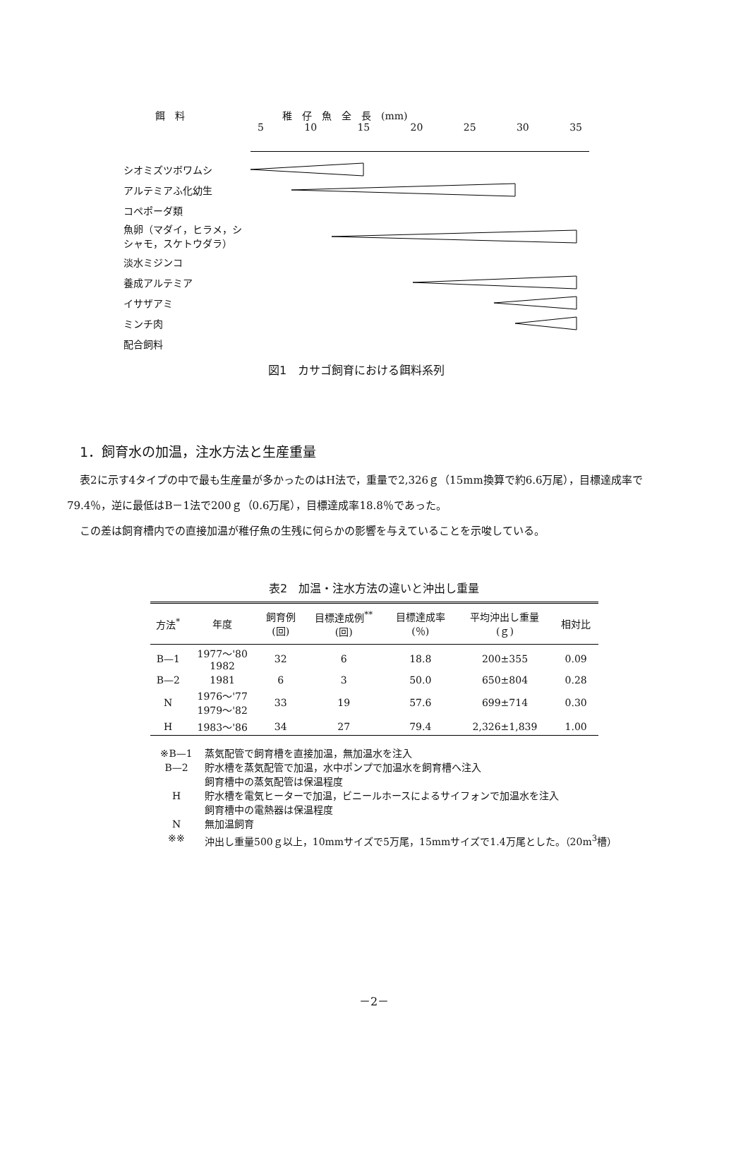餌　料 稚　仔　魚　全　長　(mm)
5 10 15 20 25 30 35
シオミズツボワムシ
アルテミアふ化幼生
コペポーダ類
魚卵（マダイ，ヒラメ，シシャモ，スケトウダラ）
淡水ミジンコ
養成アルテミア
イサザアミ
ミンチ肉
配合飼料
図1　カサゴ飼育における餌料系列
1．飼育水の加温，注水方法と生産重量
表2に示す4タイプの中で最も生産量が多かったのはH法で，重量で2,326ｇ（15mm換算で約6.6万尾），目標達成率で79.4％，逆に最低はB－1法で200ｇ（0.6万尾），目標達成率18.8％であった。
この差は飼育槽内での直接加温が稚仔魚の生残に何らかの影響を与えていることを示唆している。
表2　加温・注水方法の違いと沖出し重量
| 方法<sup>*</sup> | 年度 | 飼育例 (回) | 目標達成例<sup>**</sup> (回) | 目標達成率 (％) | 平均沖出し重量 (ｇ) | 相対比 |
| --- | --- | --- | --- | --- | --- | --- |
| B—1 | 1977～'80 1982 | 32 | 6 | 18.8 | 200±355 | 0.09 |
| B—2 | 1981 | 6 | 3 | 50.0 | 650±804 | 0.28 |
| N | 1976～'77 1979～'82 | 33 | 19 | 57.6 | 699±714 | 0.30 |
| H | 1983～'86 | 34 | 27 | 79.4 | 2,326±1,839 | 1.00 |
※B—1 蒸気配管で飼育槽を直接加温，無加温水を注入
B—2 貯水槽を蒸気配管で加温，水中ポンプで加温水を飼育槽へ注入
飼育槽中の蒸気配管は保温程度
H 貯水槽を電気ヒーターで加温，ビニールホースによるサイフォンで加温水を注入
飼育槽中の電熱器は保温程度
N 無加温飼育
※※ 沖出し重量500ｇ以上，10mmサイズで5万尾，15mmサイズで1.4万尾とした。（20m<sup>3</sup>槽）
－2－